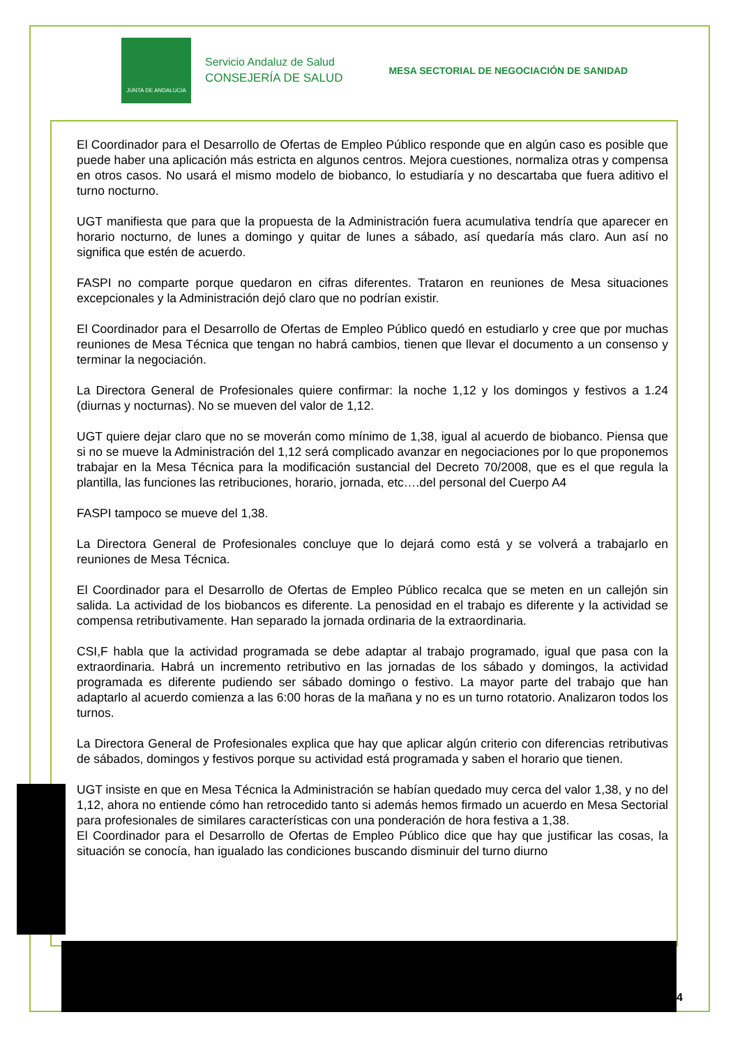JUNTA DE ANDALUCIA
Servicio Andaluz de Salud
CONSEJERÍA DE SALUD
MESA SECTORIAL DE NEGOCIACIÓN DE SANIDAD
El Coordinador para el Desarrollo de Ofertas de Empleo Público responde que en algún caso es posible que puede haber una aplicación más estricta en algunos centros. Mejora cuestiones, normaliza otras y compensa en otros casos. No usará el mismo modelo de biobanco, lo estudiaría y no descartaba que fuera aditivo el turno nocturno.
UGT manifiesta que para que la propuesta de la Administración fuera acumulativa tendría que aparecer en horario nocturno, de lunes a domingo y quitar de lunes a sábado, así quedaría más claro. Aun así no significa que estén de acuerdo.
FASPI no comparte porque quedaron en cifras diferentes. Trataron en reuniones de Mesa situaciones excepcionales y la Administración dejó claro que no podrían existir.
El Coordinador para el Desarrollo de Ofertas de Empleo Público quedó en estudiarlo y cree que por muchas reuniones de Mesa Técnica que tengan no habrá cambios, tienen que llevar el documento a un consenso y terminar la negociación.
La Directora General de Profesionales quiere confirmar: la noche 1,12 y los domingos y festivos a 1.24 (diurnas y nocturnas). No se mueven del valor de 1,12.
UGT quiere dejar claro que no se moverán como mínimo de 1,38, igual al acuerdo de biobanco. Piensa que si no se mueve la Administración del 1,12 será complicado avanzar en negociaciones por lo que proponemos trabajar en la Mesa Técnica para la modificación sustancial del Decreto 70/2008, que es el que regula la plantilla, las funciones las retribuciones, horario, jornada, etc….del personal del Cuerpo A4
FASPI tampoco se mueve del 1,38.
La Directora General de Profesionales concluye que lo dejará como está y se volverá a trabajarlo en reuniones de Mesa Técnica.
El Coordinador para el Desarrollo de Ofertas de Empleo Público recalca que se meten en un callejón sin salida. La actividad de los biobancos es diferente. La penosidad en el trabajo es diferente y la actividad se compensa retributivamente. Han separado la jornada ordinaria de la extraordinaria.
CSI,F habla que la actividad programada se debe adaptar al trabajo programado, igual que pasa con la extraordinaria. Habrá un incremento retributivo en las jornadas de los sábado y domingos, la actividad programada es diferente pudiendo ser sábado domingo o festivo. La mayor parte del trabajo que han adaptarlo al acuerdo comienza a las 6:00 horas de la mañana y no es un turno rotatorio. Analizaron todos los turnos.
La Directora General de Profesionales explica que hay que aplicar algún criterio con diferencias retributivas de sábados, domingos y festivos porque su actividad está programada y saben el horario que tienen.
UGT insiste en que en Mesa Técnica la Administración se habían quedado muy cerca del valor 1,38, y no del 1,12, ahora no entiende cómo han retrocedido tanto si además hemos firmado un acuerdo en Mesa Sectorial para profesionales de similares características con una ponderación de hora festiva a 1,38.
El Coordinador para el Desarrollo de Ofertas de Empleo Público dice que hay que justificar las cosas, la situación se conocía, han igualado las condiciones buscando disminuir del turno diurno
4